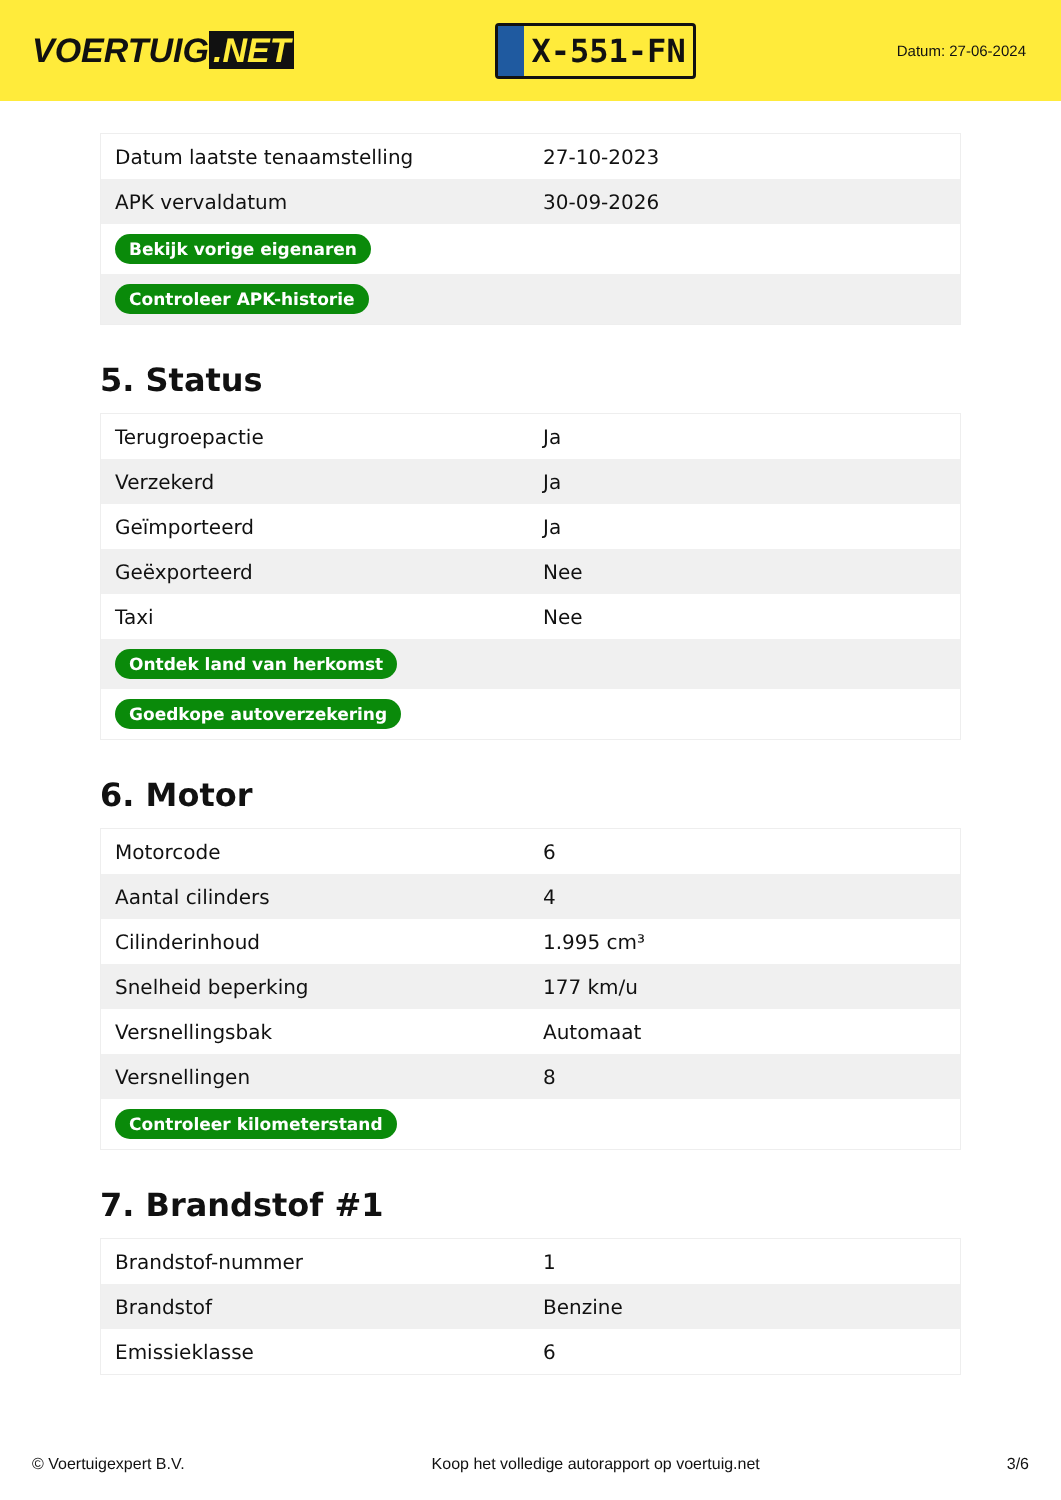VOERTUIG.NET
X-551-FN
Datum: 27-06-2024
| Datum laatste tenaamstelling | 27-10-2023 |
| APK vervaldatum | 30-09-2026 |
| Bekijk vorige eigenaren | |
| Controleer APK-historie | |
5. Status
| Terugroepactie | Ja |
| Verzekerd | Ja |
| Geïmporteerd | Ja |
| Geëxporteerd | Nee |
| Taxi | Nee |
| Ontdek land van herkomst | |
| Goedkope autoverzekering | |
6. Motor
| Motorcode | 6 |
| Aantal cilinders | 4 |
| Cilinderinhoud | 1.995 cm³ |
| Snelheid beperking | 177 km/u |
| Versnellingsbak | Automaat |
| Versnellingen | 8 |
| Controleer kilometerstand | |
7. Brandstof #1
| Brandstof-nummer | 1 |
| Brandstof | Benzine |
| Emissieklasse | 6 |
© Voertuigexpert B.V. Koop het volledige autorapport op voertuig.net 3/6